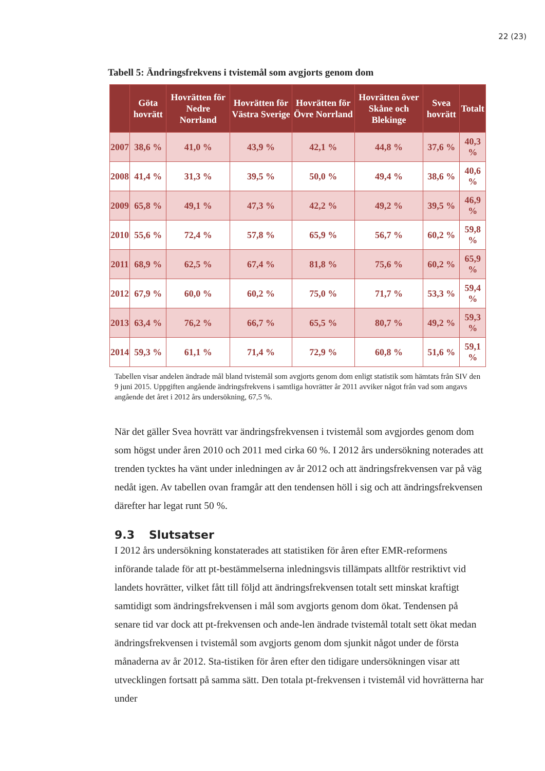22 (23)
Tabell 5: Ändringsfrekvens i tvistemål som avgjorts genom dom
| | Göta hovrätt | Hovrätten för Nedre Norrland | Hovrätten för Västra Sverige | Hovrätten för Övre Norrland | Hovrätten över Skåne och Blekinge | Svea hovrätt | Totalt |
| --- | --- | --- | --- | --- | --- | --- | --- |
| 2007 | 38,6 % | 41,0 % | 43,9 % | 42,1 % | 44,8 % | 37,6 % | 40,3 % |
| 2008 | 41,4 % | 31,3 % | 39,5 % | 50,0 % | 49,4 % | 38,6 % | 40,6 % |
| 2009 | 65,8 % | 49,1 % | 47,3 % | 42,2 % | 49,2 % | 39,5 % | 46,9 % |
| 2010 | 55,6 % | 72,4 % | 57,8 % | 65,9 % | 56,7 % | 60,2 % | 59,8 % |
| 2011 | 68,9 % | 62,5 % | 67,4 % | 81,8 % | 75,6 % | 60,2 % | 65,9 % |
| 2012 | 67,9 % | 60,0 % | 60,2 % | 75,0 % | 71,7 % | 53,3 % | 59,4 % |
| 2013 | 63,4 % | 76,2 % | 66,7 % | 65,5 % | 80,7 % | 49,2 % | 59,3 % |
| 2014 | 59,3 % | 61,1 % | 71,4 % | 72,9 % | 60,8 % | 51,6 % | 59,1 % |
Tabellen visar andelen ändrade mål bland tvistemål som avgjorts genom dom enligt statistik som hämtats från SIV den 9 juni 2015. Uppgiften angående ändringsfrekvens i samtliga hovrätter år 2011 avviker något från vad som angavs angående det året i 2012 års undersökning, 67,5 %.
När det gäller Svea hovrätt var ändringsfrekvensen i tvistemål som avgjordes genom dom som högst under åren 2010 och 2011 med cirka 60 %. I 2012 års undersökning noterades att trenden tycktes ha vänt under inledningen av år 2012 och att ändringsfrekvensen var på väg nedåt igen. Av tabellen ovan framgår att den tendensen höll i sig och att ändringsfrekvensen därefter har legat runt 50 %.
9.3 Slutsatser
I 2012 års undersökning konstaterades att statistiken för åren efter EMR-reformens införande talade för att pt-bestämmelserna inledningsvis tillämpats alltför restriktivt vid landets hovrätter, vilket fått till följd att ändringsfrekvensen totalt sett minskat kraftigt samtidigt som ändringsfrekvensen i mål som avgjorts genom dom ökat. Tendensen på senare tid var dock att pt-frekvensen och ande-len ändrade tvistemål totalt sett ökat medan ändringsfrekvensen i tvistemål som avgjorts genom dom sjunkit något under de första månaderna av år 2012. Sta-tistiken för åren efter den tidigare undersökningen visar att utvecklingen fortsatt på samma sätt. Den totala pt-frekvensen i tvistemål vid hovrätterna har under